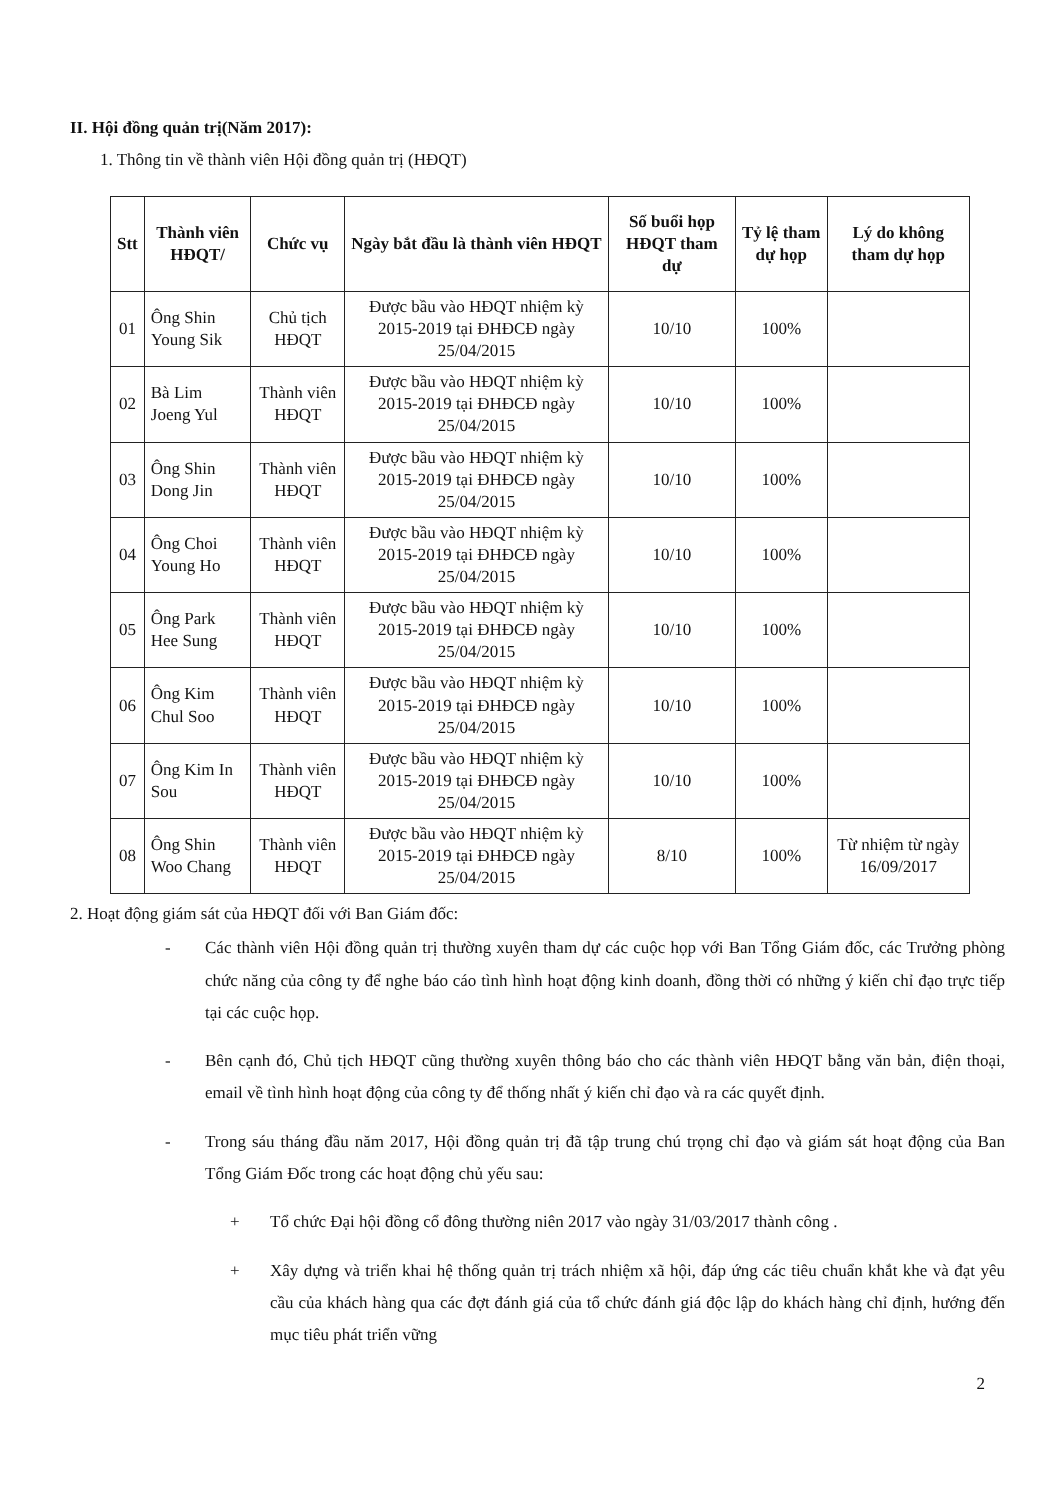II. Hội đồng quản trị(Năm 2017):
1. Thông tin về thành viên Hội đồng quản trị (HĐQT)
| Stt | Thành viên HĐQT/ | Chức vụ | Ngày bắt đầu là thành viên HĐQT | Số buổi họp HĐQT tham dự | Tỷ lệ tham dự họp | Lý do không tham dự họp |
| --- | --- | --- | --- | --- | --- | --- |
| 01 | Ông Shin Young Sik | Chủ tịch HĐQT | Được bầu vào HĐQT nhiệm kỳ 2015-2019 tại ĐHĐCĐ ngày 25/04/2015 | 10/10 | 100% | |
| 02 | Bà Lim Joeng Yul | Thành viên HĐQT | Được bầu vào HĐQT nhiệm kỳ 2015-2019 tại ĐHĐCĐ ngày 25/04/2015 | 10/10 | 100% | |
| 03 | Ông Shin Dong Jin | Thành viên HĐQT | Được bầu vào HĐQT nhiệm kỳ 2015-2019 tại ĐHĐCĐ ngày 25/04/2015 | 10/10 | 100% | |
| 04 | Ông Choi Young Ho | Thành viên HĐQT | Được bầu vào HĐQT nhiệm kỳ 2015-2019 tại ĐHĐCĐ ngày 25/04/2015 | 10/10 | 100% | |
| 05 | Ông Park Hee Sung | Thành viên HĐQT | Được bầu vào HĐQT nhiệm kỳ 2015-2019 tại ĐHĐCĐ ngày 25/04/2015 | 10/10 | 100% | |
| 06 | Ông Kim Chul Soo | Thành viên HĐQT | Được bầu vào HĐQT nhiệm kỳ 2015-2019 tại ĐHĐCĐ ngày 25/04/2015 | 10/10 | 100% | |
| 07 | Ông Kim In Sou | Thành viên HĐQT | Được bầu vào HĐQT nhiệm kỳ 2015-2019 tại ĐHĐCĐ ngày 25/04/2015 | 10/10 | 100% | |
| 08 | Ông Shin Woo Chang | Thành viên HĐQT | Được bầu vào HĐQT nhiệm kỳ 2015-2019 tại ĐHĐCĐ ngày 25/04/2015 | 8/10 | 100% | Từ nhiệm từ ngày 16/09/2017 |
2. Hoạt động giám sát của HĐQT đối với Ban Giám đốc:
- Các thành viên Hội đồng quản trị thường xuyên tham dự các cuộc họp với Ban Tổng Giám đốc, các Trưởng phòng chức năng của công ty để nghe báo cáo tình hình hoạt động kinh doanh, đồng thời có những ý kiến chỉ đạo trực tiếp tại các cuộc họp.
- Bên cạnh đó, Chủ tịch HĐQT cũng thường xuyên thông báo cho các thành viên HĐQT bằng văn bản, điện thoại, email về tình hình hoạt động của công ty để thống nhất ý kiến chỉ đạo và ra các quyết định.
- Trong sáu tháng đầu năm 2017, Hội đồng quản trị đã tập trung chú trọng chỉ đạo và giám sát hoạt động của Ban Tổng Giám Đốc trong các hoạt động chủ yếu sau:
+ Tổ chức Đại hội đồng cổ đông thường niên 2017 vào ngày 31/03/2017 thành công .
+ Xây dựng và triển khai hệ thống quản trị trách nhiệm xã hội, đáp ứng các tiêu chuẩn khắt khe và đạt yêu cầu của khách hàng qua các đợt đánh giá của tổ chức đánh giá độc lập do khách hàng chỉ định, hướng đến mục tiêu phát triển vững
2